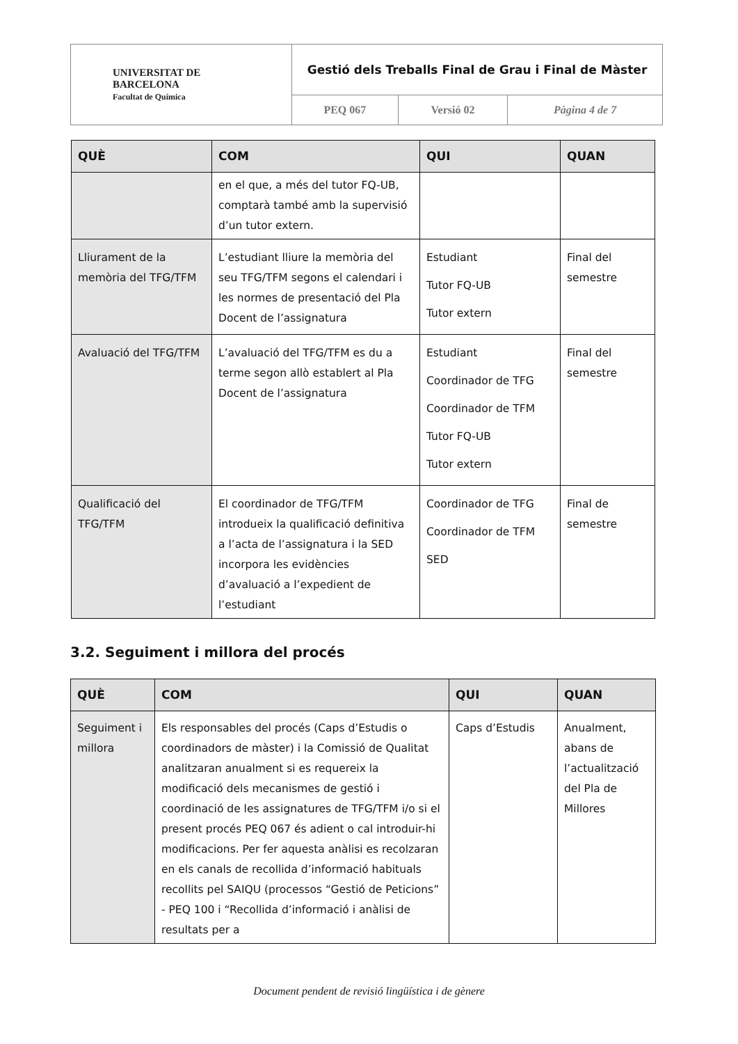| UNIVERSITAT DE BARCELONA Facultat de Química | Gestió dels Treballs Final de Grau i Final de Màster | | |
| | PEQ 067 | Versió 02 | Pàgina 4 de 7 |
| QUÈ | COM | QUI | QUAN |
| --- | --- | --- | --- |
| | en el que, a més del tutor FQ-UB, comptarà també amb la supervisió d’un tutor extern. | | |
| Lliurament de la memòria del TFG/TFM | L’estudiant lliure la memòria del seu TFG/TFM segons el calendari i les normes de presentació del Pla Docent de l’assignatura | Estudiant Tutor FQ-UB Tutor extern | Final del semestre |
| Avaluació del TFG/TFM | L’avaluació del TFG/TFM es du a terme segon allò establert al Pla Docent de l’assignatura | Estudiant Coordinador de TFG Coordinador de TFM Tutor FQ-UB Tutor extern | Final del semestre |
| Qualificació del TFG/TFM | El coordinador de TFG/TFM introdueix la qualificació definitiva a l’acta de l’assignatura i la SED incorpora les evidències d’avaluació a l’expedient de l’estudiant | Coordinador de TFG Coordinador de TFM SED | Final de semestre |
3.2. Seguiment i millora del procés
| QUÈ | COM | QUI | QUAN |
| --- | --- | --- | --- |
| Seguiment i millora | Els responsables del procés (Caps d’Estudis o coordinadors de màster) i la Comissió de Qualitat analitzaran anualment si es requereix la modificació dels mecanismes de gestió i coordinació de les assignatures de TFG/TFM i/o si el present procés PEQ 067 és adient o cal introduir-hi modificacions. Per fer aquesta anàlisi es recolzaran en els canals de recollida d’informació habituals recollits pel SAIQU (processos “Gestió de Peticions” - PEQ 100 i “Recollida d’informació i anàlisi de resultats per a | Caps d’Estudis | Anualment, abans de l’actualització del Pla de Millores |
Document pendent de revisió lingüística i de gènere